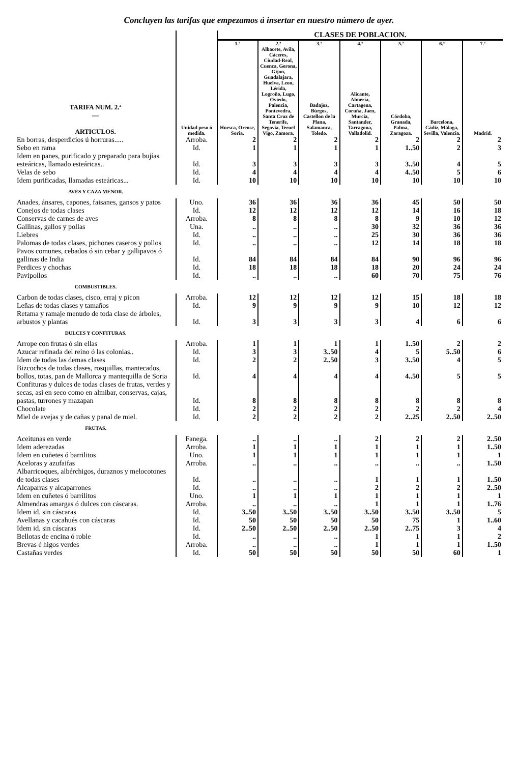Concluyen las tarifas que empezamos á insertar en nuestro número de ayer.
| TARIFA NUM. 2.ª — ARTICULOS. | Unidad peso ó medida. | CLASES DE POBLACION. | | | | | | |
| --- | --- | --- | --- | --- | --- | --- | --- | --- |
| | | 1.ª | 2.ª | 3.ª | 4.ª | 5.ª | 6.ª | 7.ª |
| | | Huesca, Orense, Soria. | Albacete, Avila, Cáceres, Ciudad-Real, Cuenca, Gerona, Gijon, Guadalajara, Huelva, Leon, Lérida, Logroño, Lugo, Oviedo, Palencia, Pontevedra, Santa Cruz de Tenerife, Segovia, Teruel Vigo, Zamora. | Badajoz, Búrgos, Castellon de la Plana, Salamanca, Toledo. | Alicante, Almería, Cartagena, Coruña, Jaen, Murcia, Santander, Tarragona, Valladolid. | Córdoba, Granada, Palma, Zaragoza. | Barcelona, Cádiz, Málaga, Sevilla, Valencia. | Madrid. |
| En borras, desperdicios ú horruras..... | Arroba. | 2 | 2 | 2 | 2 | 2 | 2 | 2 |
| Sebo en rama | Id. | 1 | 1 | 1 | 1 | 1..50 | 2 | 3 |
| Idem en panes, purificado y preparado para bujías esteáricas, llamado esteáricas.. | Id. | 3 | 3 | 3 | 3 | 3..50 | 4 | 5 |
| Velas de sebo | Id. | 4 | 4 | 4 | 4 | 4..50 | 5 | 6 |
| Idem purificadas, llamadas esteáricas... | Id. | 10 | 10 | 10 | 10 | 10 | 10 | 10 |
| AVES Y CAZA MENOR. | | | | | | | | |
| Anades, ánsares, capones, faisanes, gansos y patos | Uno. | 36 | 36 | 36 | 36 | 45 | 50 | 50 |
| Conejos de todas clases | Id. | 12 | 12 | 12 | 12 | 14 | 16 | 18 |
| Conservas de carnes de aves | Arroba. | 8 | 8 | 8 | 8 | 9 | 10 | 12 |
| Gallinas, gallos y pollas | Una. | .. | .. | .. | 30 | 32 | 36 | 36 |
| Liebres | Id. | .. | .. | .. | 25 | 30 | 36 | 36 |
| Palomas de todas clases, pichones caseros y pollos | Id. | .. | .. | .. | 12 | 14 | 18 | 18 |
| Pavos comunes, cebados ó sin cebar y gallipavos ó gallinas de India | Id. | 84 | 84 | 84 | 84 | 90 | 96 | 96 |
| Perdices y chochas | Id. | 18 | 18 | 18 | 18 | 20 | 24 | 24 |
| Pavipollos | Id. | .. | .. | .. | 60 | 70 | 75 | 76 |
| COMBUSTIBLES. | | | | | | | | |
| Carbon de todas clases, cisco, erraj y picon | Arroba. | 12 | 12 | 12 | 12 | 15 | 18 | 18 |
| Leñas de todas clases y tamaños | Id. | 9 | 9 | 9 | 9 | 10 | 12 | 12 |
| Retama y ramaje menudo de toda clase de árboles, arbustos y plantas | Id. | 3 | 3 | 3 | 3 | 4 | 6 | 6 |
| DULCES Y CONFITURAS. | | | | | | | | |
| Arrope con frutas ó sin ellas | Arroba. | 1 | 1 | 1 | 1 | 1..50 | 2 | 2 |
| Azucar refinada del reino ó las colonias.. | Id. | 3 | 3 | 3..50 | 4 | 5 | 5..50 | 6 |
| Idem de todas las demas clases | Id. | 2 | 2 | 2..50 | 3 | 3..50 | 4 | 5 |
| Bizcochos de todas clases, rosquillas, mantecados, bollos, totas, pan de Mallorca y mantequilla de Soria | Id. | 4 | 4 | 4 | 4 | 4..50 | 5 | 5 |
| Confituras y dulces de todas clases de frutas, verdes y secas, asi en seco como en almibar, conservas, cajas, pastas, turrones y mazapan | Id. | 8 | 8 | 8 | 8 | 8 | 8 | 8 |
| Chocolate | Id. | 2 | 2 | 2 | 2 | 2 | 2 | 4 |
| Miel de avejas y de cañas y panal de miel. | Id. | 2 | 2 | 2 | 2 | 2..25 | 2..50 | 2..50 |
| FRUTAS. | | | | | | | | |
| Aceitunas en verde | Fanega. | .. | .. | .. | 2 | 2 | 2 | 2..50 |
| Idem aderezadas | Arroba. | 1 | 1 | 1 | 1 | 1 | 1 | 1..50 |
| Idem en cuñetes ó barrilitos | Uno. | 1 | 1 | 1 | 1 | 1 | 1 | 1 |
| Aceloras y azufaifas | Arroba. | .. | .. | .. | .. | .. | .. | 1..50 |
| Albarricoques, albérchigos, duraznos y melocotones de todas clases | Id. | .. | .. | .. | 1 | 1 | 1 | 1..50 |
| Alcaparras y alcaparrones | Id. | .. | .. | .. | 2 | 2 | 2 | 2..50 |
| Idem en cuñetes ó barrilitos | Uno. | 1 | 1 | 1 | 1 | 1 | 1 | 1 |
| Almendras amargas ó dulces con cáscaras. | Arroba. | .. | .. | .. | 1 | 1 | 1 | 1..76 |
| Idem id. sin cáscaras | Id. | 3..50 | 3..50 | 3..50 | 3..50 | 3..50 | 3..50 | 5 |
| Avellanas y cacahués con cáscaras | Id. | 50 | 50 | 50 | 50 | 75 | 1 | 1..60 |
| Idem id. sin cáscaras | Id. | 2..50 | 2..50 | 2..50 | 2..50 | 2..75 | 3 | 4 |
| Bellotas de encina ó roble | Id. | .. | .. | .. | 1 | 1 | 1 | 2 |
| Brevas é higos verdes | Arroba. | .. | .. | .. | 1 | 1 | 1 | 1..50 |
| Castañas verdes | Id. | 50 | 50 | 50 | 50 | 50 | 60 | 1 |